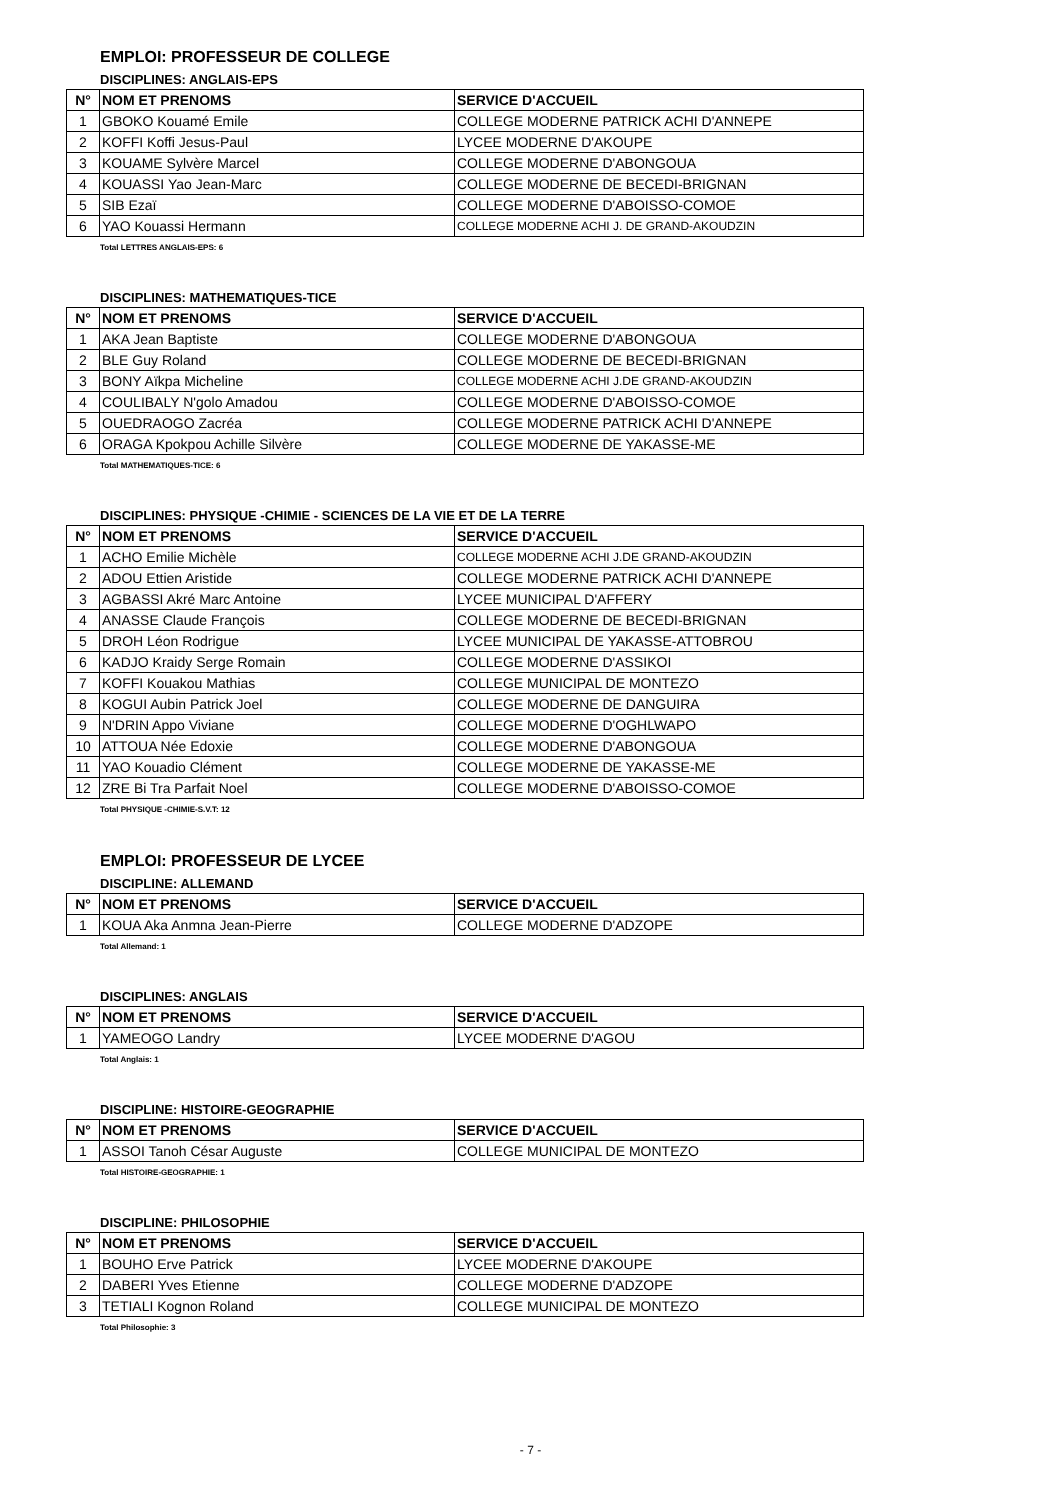EMPLOI: PROFESSEUR DE COLLEGE
DISCIPLINES: ANGLAIS-EPS
| N° | NOM ET PRENOMS | SERVICE D'ACCUEIL |
| --- | --- | --- |
| 1 | GBOKO Kouamé Emile | COLLEGE MODERNE PATRICK ACHI D'ANNEPE |
| 2 | KOFFI Koffi Jesus-Paul | LYCEE MODERNE D'AKOUPE |
| 3 | KOUAME Sylvère Marcel | COLLEGE MODERNE D'ABONGOUA |
| 4 | KOUASSI Yao Jean-Marc | COLLEGE MODERNE DE BECEDI-BRIGNAN |
| 5 | SIB Ezaï | COLLEGE MODERNE D'ABOISSO-COMOE |
| 6 | YAO Kouassi Hermann | COLLEGE MODERNE ACHI J. DE GRAND-AKOUDZIN |
Total LETTRES ANGLAIS-EPS: 6
DISCIPLINES: MATHEMATIQUES-TICE
| N° | NOM ET PRENOMS | SERVICE D'ACCUEIL |
| --- | --- | --- |
| 1 | AKA Jean Baptiste | COLLEGE MODERNE D'ABONGOUA |
| 2 | BLE Guy Roland | COLLEGE MODERNE DE BECEDI-BRIGNAN |
| 3 | BONY Aïkpa Micheline | COLLEGE MODERNE ACHI J.DE GRAND-AKOUDZIN |
| 4 | COULIBALY N'golo Amadou | COLLEGE MODERNE D'ABOISSO-COMOE |
| 5 | OUEDRAOGO Zacréa | COLLEGE MODERNE PATRICK ACHI D'ANNEPE |
| 6 | ORAGA Kpokpou Achille Silvère | COLLEGE MODERNE DE YAKASSE-ME |
Total MATHEMATIQUES-TICE: 6
DISCIPLINES: PHYSIQUE -CHIMIE - SCIENCES DE LA VIE ET DE LA TERRE
| N° | NOM ET PRENOMS | SERVICE D'ACCUEIL |
| --- | --- | --- |
| 1 | ACHO Emilie Michèle | COLLEGE MODERNE ACHI J.DE GRAND-AKOUDZIN |
| 2 | ADOU Ettien Aristide | COLLEGE MODERNE PATRICK ACHI D'ANNEPE |
| 3 | AGBASSI Akré Marc Antoine | LYCEE MUNICIPAL D'AFFERY |
| 4 | ANASSE Claude François | COLLEGE MODERNE DE BECEDI-BRIGNAN |
| 5 | DROH Léon Rodrigue | LYCEE MUNICIPAL DE YAKASSE-ATTOBROU |
| 6 | KADJO Kraidy Serge Romain | COLLEGE MODERNE D'ASSIKOI |
| 7 | KOFFI Kouakou Mathias | COLLEGE MUNICIPAL DE MONTEZO |
| 8 | KOGUI Aubin Patrick Joel | COLLEGE MODERNE DE DANGUIRA |
| 9 | N'DRIN Appo Viviane | COLLEGE MODERNE D'OGHLWAPO |
| 10 | ATTOUA Née Edoxie | COLLEGE MODERNE D'ABONGOUA |
| 11 | YAO Kouadio Clément | COLLEGE MODERNE DE YAKASSE-ME |
| 12 | ZRE Bi Tra Parfait Noel | COLLEGE MODERNE D'ABOISSO-COMOE |
Total PHYSIQUE -CHIMIE-S.V.T: 12
EMPLOI: PROFESSEUR DE LYCEE
DISCIPLINE: ALLEMAND
| N° | NOM ET PRENOMS | SERVICE D'ACCUEIL |
| --- | --- | --- |
| 1 | KOUA Aka Anmna Jean-Pierre | COLLEGE MODERNE D'ADZOPE |
Total Allemand: 1
DISCIPLINES: ANGLAIS
| N° | NOM ET PRENOMS | SERVICE D'ACCUEIL |
| --- | --- | --- |
| 1 | YAMEOGO Landry | LYCEE MODERNE D'AGOU |
Total Anglais: 1
DISCIPLINE: HISTOIRE-GEOGRAPHIE
| N° | NOM ET PRENOMS | SERVICE D'ACCUEIL |
| --- | --- | --- |
| 1 | ASSOI Tanoh César Auguste | COLLEGE MUNICIPAL DE MONTEZO |
Total HISTOIRE-GEOGRAPHIE: 1
DISCIPLINE: PHILOSOPHIE
| N° | NOM ET PRENOMS | SERVICE D'ACCUEIL |
| --- | --- | --- |
| 1 | BOUHO Erve Patrick | LYCEE MODERNE D'AKOUPE |
| 2 | DABERI Yves Etienne | COLLEGE MODERNE D'ADZOPE |
| 3 | TETIALI Kognon Roland | COLLEGE MUNICIPAL DE MONTEZO |
Total Philosophie: 3
- 7 -